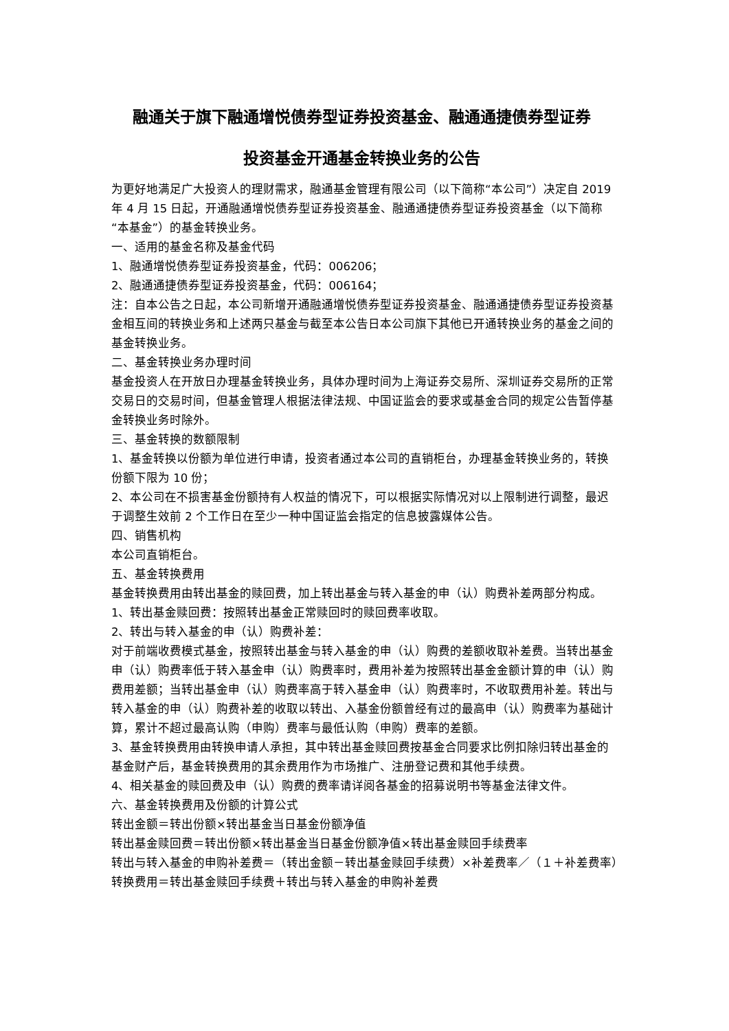融通关于旗下融通增悦债券型证券投资基金、融通通捷债券型证券
投资基金开通基金转换业务的公告
为更好地满足广大投资人的理财需求，融通基金管理有限公司（以下简称“本公司”）决定自 2019 年 4 月 15 日起，开通融通增悦债券型证券投资基金、融通通捷债券型证券投资基金（以下简称“本基金”）的基金转换业务。
一、适用的基金名称及基金代码
1、融通增悦债券型证券投资基金，代码：006206；
2、融通通捷债券型证券投资基金，代码：006164；
注：自本公告之日起，本公司新增开通融通增悦债券型证券投资基金、融通通捷债券型证券投资基金相互间的转换业务和上述两只基金与截至本公告日本公司旗下其他已开通转换业务的基金之间的基金转换业务。
二、基金转换业务办理时间
基金投资人在开放日办理基金转换业务，具体办理时间为上海证券交易所、深圳证券交易所的正常交易日的交易时间，但基金管理人根据法律法规、中国证监会的要求或基金合同的规定公告暂停基金转换业务时除外。
三、基金转换的数额限制
1、基金转换以份额为单位进行申请，投资者通过本公司的直销柜台，办理基金转换业务的，转换份额下限为 10 份；
2、本公司在不损害基金份额持有人权益的情况下，可以根据实际情况对以上限制进行调整，最迟于调整生效前 2 个工作日在至少一种中国证监会指定的信息披露媒体公告。
四、销售机构
本公司直销柜台。
五、基金转换费用
基金转换费用由转出基金的赎回费，加上转出基金与转入基金的申（认）购费补差两部分构成。
1、转出基金赎回费：按照转出基金正常赎回时的赎回费率收取。
2、转出与转入基金的申（认）购费补差：
对于前端收费模式基金，按照转出基金与转入基金的申（认）购费的差额收取补差费。当转出基金申（认）购费率低于转入基金申（认）购费率时，费用补差为按照转出基金金额计算的申（认）购费用差额；当转出基金申（认）购费率高于转入基金申（认）购费率时，不收取费用补差。转出与转入基金的申（认）购费补差的收取以转出、入基金份额曾经有过的最高申（认）购费率为基础计算，累计不超过最高认购（申购）费率与最低认购（申购）费率的差额。
3、基金转换费用由转换申请人承担，其中转出基金赎回费按基金合同要求比例扣除归转出基金的基金财产后，基金转换费用的其余费用作为市场推广、注册登记费和其他手续费。
4、相关基金的赎回费及申（认）购费的费率请详阅各基金的招募说明书等基金法律文件。
六、基金转换费用及份额的计算公式
转出金额＝转出份额×转出基金当日基金份额净值
转出基金赎回费＝转出份额×转出基金当日基金份额净值×转出基金赎回手续费率
转出与转入基金的申购补差费＝（转出金额－转出基金赎回手续费）×补差费率／（１＋补差费率）
转换费用＝转出基金赎回手续费＋转出与转入基金的申购补差费